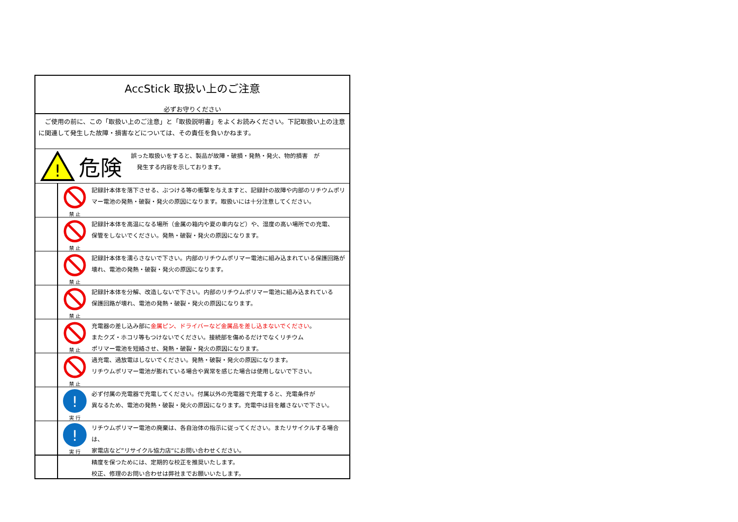AccStick 取扱い上のご注意
必ずお守りください
　ご使用の前に、この「取扱い上のご注意」と「取扱説明書」をよくお読みください。下記取扱い上の注意に関連して発生した故障・損害などについては、その責任を負いかねます。
!
危険
誤った取扱いをすると、製品が故障・破損・発熱・発火、物的損害　が
　発生する内容を示しております。
禁 止
記録計本体を落下させる、ぶつける等の衝撃を与えますと、記録計の故障や内部のリチウムポリマー電池の発熱・破裂・発火の原因になります。取扱いには十分注意してください。
禁 止
記録計本体を高温になる場所（金属の箱内や夏の車内など）や、湿度の高い場所での充電、
保管をしないでください。発熱・破裂・発火の原因になります。
禁 止
記録計本体を濡らさないで下さい。内部のリチウムポリマー電池に組み込まれている保護回路が壊れ、電池の発熱・破裂・発火の原因になります。
禁 止
記録計本体を分解、改造しないで下さい。内部のリチウムポリマー電池に組み込まれている
保護回路が壊れ、電池の発熱・破裂・発火の原因になります。
禁 止
充電器の差し込み部に金属ピン、ドライバーなど金属品を差し込まないでください。
またクズ・ホコリ等もつけないでください。接続部を傷めるだけでなくリチウム
ポリマー電池を短絡させ、発熱・破裂・発火の原因になります。
禁 止
過充電、過放電はしないでください。発熱・破裂・発火の原因になります。
リチウムポリマー電池が膨れている場合や異常を感じた場合は使用しないで下さい。
!
実 行
必ず付属の充電器で充電してください。付属以外の充電器で充電すると、充電条件が
異なるため、電池の発熱・破裂・発火の原因になります。充電中は目を離さないで下さい。
!
実 行
リチウムポリマー電池の廃棄は、各自治体の指示に従ってください。またリサイクルする場合は、
家電店など”リサイクル協力店“にお問い合わせください。
精度を保つためには、定期的な校正を推奨いたします。
校正、修理のお問い合わせは弊社までお願いいたします。